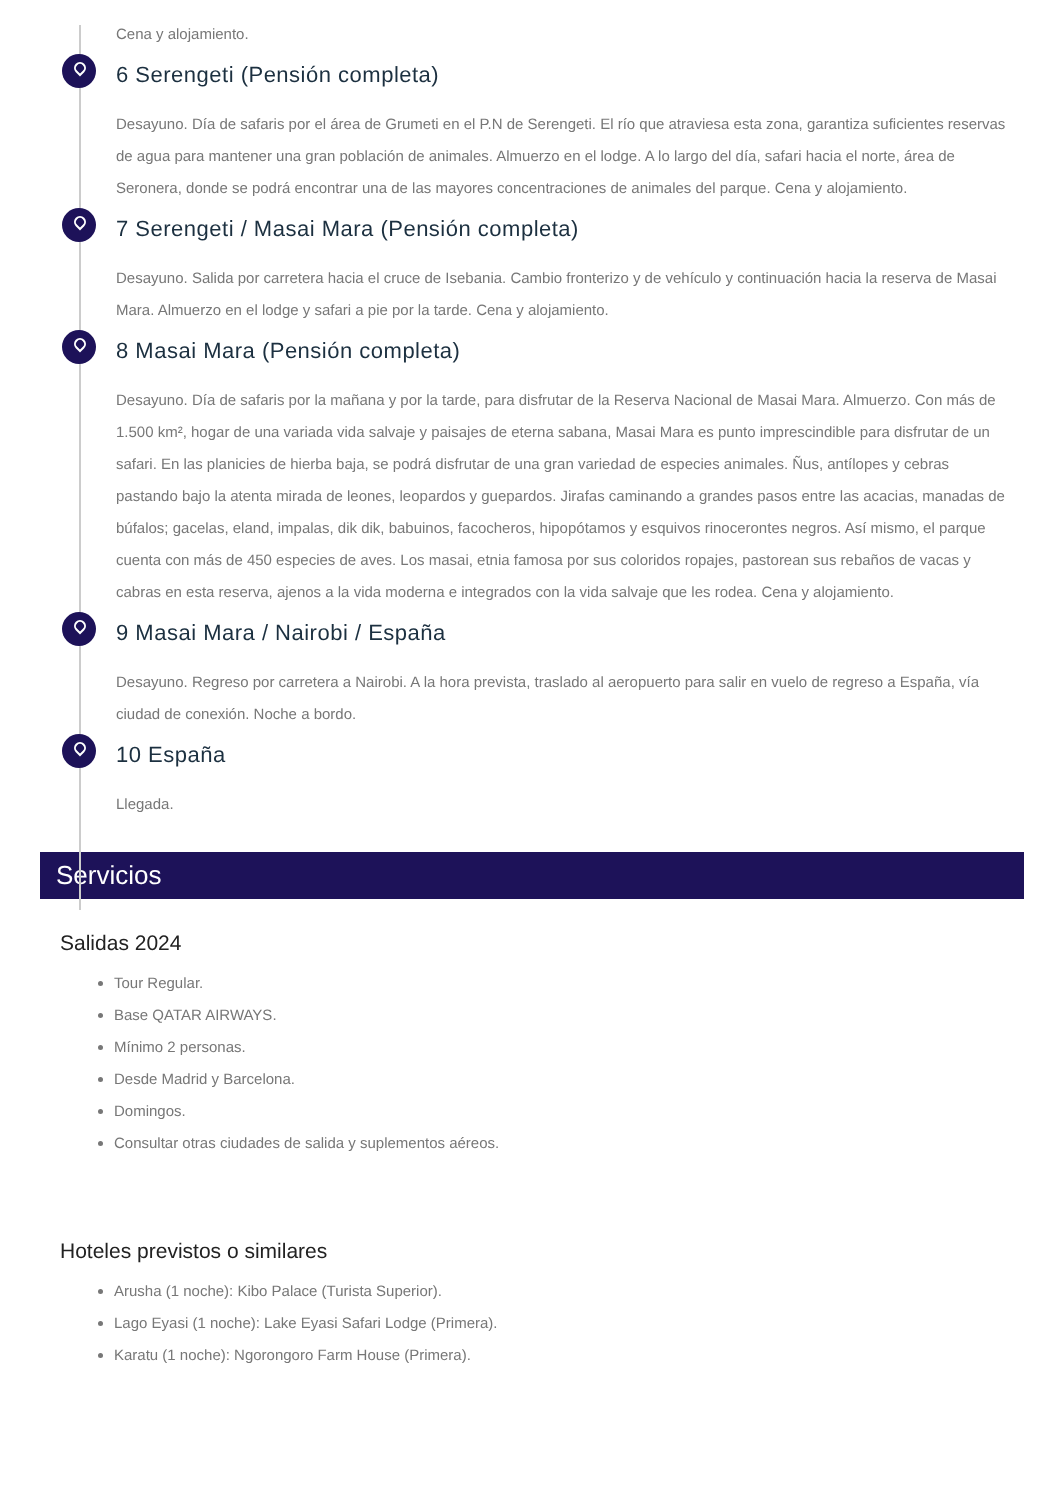Cena y alojamiento.
6 Serengeti (Pensión completa)
Desayuno. Día de safaris por el área de Grumeti en el P.N de Serengeti. El río que atraviesa esta zona, garantiza suficientes reservas de agua para mantener una gran población de animales. Almuerzo en el lodge. A lo largo del día, safari hacia el norte, área de Seronera, donde se podrá encontrar una de las mayores concentraciones de animales del parque. Cena y alojamiento.
7 Serengeti / Masai Mara (Pensión completa)
Desayuno. Salida por carretera hacia el cruce de Isebania. Cambio fronterizo y de vehículo y continuación hacia la reserva de Masai Mara. Almuerzo en el lodge y safari a pie por la tarde. Cena y alojamiento.
8 Masai Mara (Pensión completa)
Desayuno. Día de safaris por la mañana y por la tarde, para disfrutar de la Reserva Nacional de Masai Mara. Almuerzo. Con más de 1.500 km², hogar de una variada vida salvaje y paisajes de eterna sabana, Masai Mara es punto imprescindible para disfrutar de un safari. En las planicies de hierba baja, se podrá disfrutar de una gran variedad de especies animales. Ñus, antílopes y cebras pastando bajo la atenta mirada de leones, leopardos y guepardos. Jirafas caminando a grandes pasos entre las acacias, manadas de búfalos; gacelas, eland, impalas, dik dik, babuinos, facocheros, hipopótamos y esquivos rinocerontes negros. Así mismo, el parque cuenta con más de 450 especies de aves. Los masai, etnia famosa por sus coloridos ropajes, pastorean sus rebaños de vacas y cabras en esta reserva, ajenos a la vida moderna e integrados con la vida salvaje que les rodea. Cena y alojamiento.
9 Masai Mara / Nairobi / España
Desayuno. Regreso por carretera a Nairobi. A la hora prevista, traslado al aeropuerto para salir en vuelo de regreso a España, vía ciudad de conexión. Noche a bordo.
10 España
Llegada.
Servicios
Salidas 2024
Tour Regular.
Base QATAR AIRWAYS.
Mínimo 2 personas.
Desde Madrid y Barcelona.
Domingos.
Consultar otras ciudades de salida y suplementos aéreos.
Hoteles previstos o similares
Arusha (1 noche): Kibo Palace (Turista Superior).
Lago Eyasi (1 noche): Lake Eyasi Safari Lodge (Primera).
Karatu (1 noche): Ngorongoro Farm House (Primera).